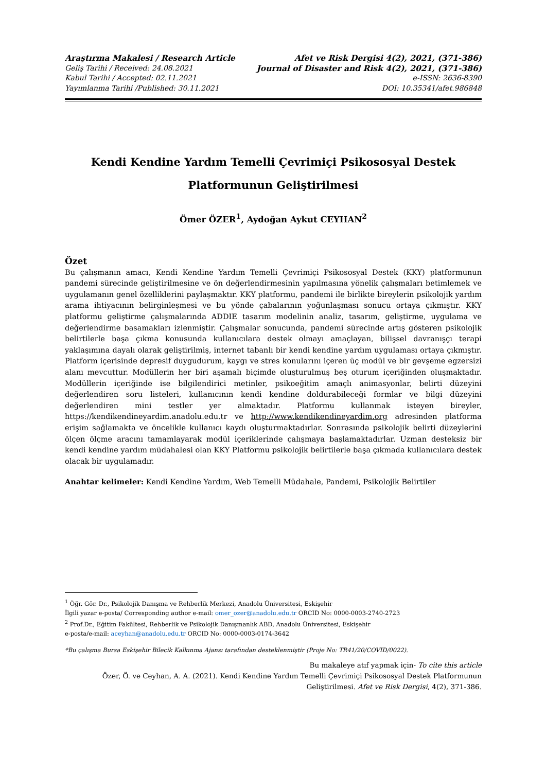Araştırma Makalesi / Research Article Afet ve Risk Dergisi 4(2), 2021, (371-386)
Geliş Tarihi / Received: 24.08.2021 Journal of Disaster and Risk 4(2), 2021, (371-386)
Kabul Tarihi / Accepted: 02.11.2021 e-ISSN: 2636-8390
Yayımlanma Tarihi /Published: 30.11.2021 DOI: 10.35341/afet.986848
Kendi Kendine Yardım Temelli Çevrimiçi Psikososyal Destek
Platformunun Geliştirilmesi
Ömer ÖZER<sup>1</sup>, Aydoğan Aykut CEYHAN<sup>2</sup>
Özet
Bu çalışmanın amacı, Kendi Kendine Yardım Temelli Çevrimiçi Psikososyal Destek (KKY) platformunun pandemi sürecinde geliştirilmesine ve ön değerlendirmesinin yapılmasına yönelik çalışmaları betimlemek ve uygulamanın genel özelliklerini paylaşmaktır. KKY platformu, pandemi ile birlikte bireylerin psikolojik yardım arama ihtiyacının belirginleşmesi ve bu yönde çabalarının yoğunlaşması sonucu ortaya çıkmıştır. KKY platformu geliştirme çalışmalarında ADDIE tasarım modelinin analiz, tasarım, geliştirme, uygulama ve değerlendirme basamakları izlenmiştir. Çalışmalar sonucunda, pandemi sürecinde artış gösteren psikolojik belirtilerle başa çıkma konusunda kullanıcılara destek olmayı amaçlayan, bilişsel davranışçı terapi yaklaşımına dayalı olarak geliştirilmiş, internet tabanlı bir kendi kendine yardım uygulaması ortaya çıkmıştır. Platform içerisinde depresif duygudurum, kaygı ve stres konularını içeren üç modül ve bir gevşeme egzersizi alanı mevcuttur. Modüllerin her biri aşamalı biçimde oluşturulmuş beş oturum içeriğinden oluşmaktadır. Modüllerin içeriğinde ise bilgilendirici metinler, psikoeğitim amaçlı animasyonlar, belirti düzeyini değerlendiren soru listeleri, kullanıcının kendi kendine doldurabileceği formlar ve bilgi düzeyini değerlendiren mini testler yer almaktadır. Platformu kullanmak isteyen bireyler, https://kendikendineyardim.anadolu.edu.tr ve http://www.kendikendineyardim.org adresinden platforma erişim sağlamakta ve öncelikle kullanıcı kaydı oluşturmaktadırlar. Sonrasında psikolojik belirti düzeylerini ölçen ölçme aracını tamamlayarak modül içeriklerinde çalışmaya başlamaktadırlar. Uzman desteksiz bir kendi kendine yardım müdahalesi olan KKY Platformu psikolojik belirtilerle başa çıkmada kullanıcılara destek olacak bir uygulamadır.
Anahtar kelimeler: Kendi Kendine Yardım, Web Temelli Müdahale, Pandemi, Psikolojik Belirtiler
<sup>1</sup> Öğr. Gör. Dr., Psikolojik Danışma ve Rehberlik Merkezi, Anadolu Üniversitesi, Eskişehir
İlgili yazar e-posta/ Corresponding author e-mail: omer_ozer@anadolu.edu.tr ORCID No: 0000-0003-2740-2723
<sup>2</sup> Prof.Dr., Eğitim Fakültesi, Rehberlik ve Psikolojik Danışmanlık ABD, Anadolu Üniversitesi, Eskişehir
e-posta/e-mail: aceyhan@anadolu.edu.tr ORCID No: 0000-0003-0174-3642
*Bu çalışma Bursa Eskişehir Bilecik Kalkınma Ajansı tarafından desteklenmiştir (Proje No: TR41/20/COVID/0022).
Bu makaleye atıf yapmak için- To cite this article
Özer, Ö. ve Ceyhan, A. A. (2021). Kendi Kendine Yardım Temelli Çevrimiçi Psikososyal Destek Platformunun Geliştirilmesi. Afet ve Risk Dergisi, 4(2), 371-386.